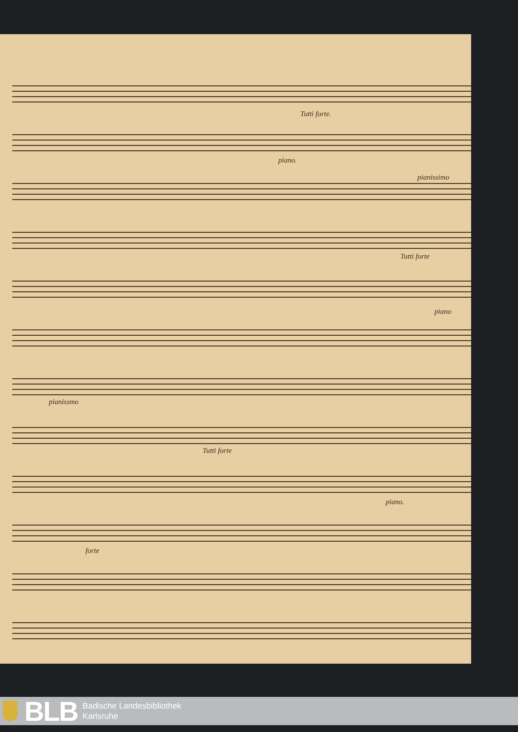Tutti forte.
piano.
pianissimo
Tutti forte
piano
pianissmo
Tutti forte
piano.
forte
BLB
Badische Landesbibliothek
Karlsruhe